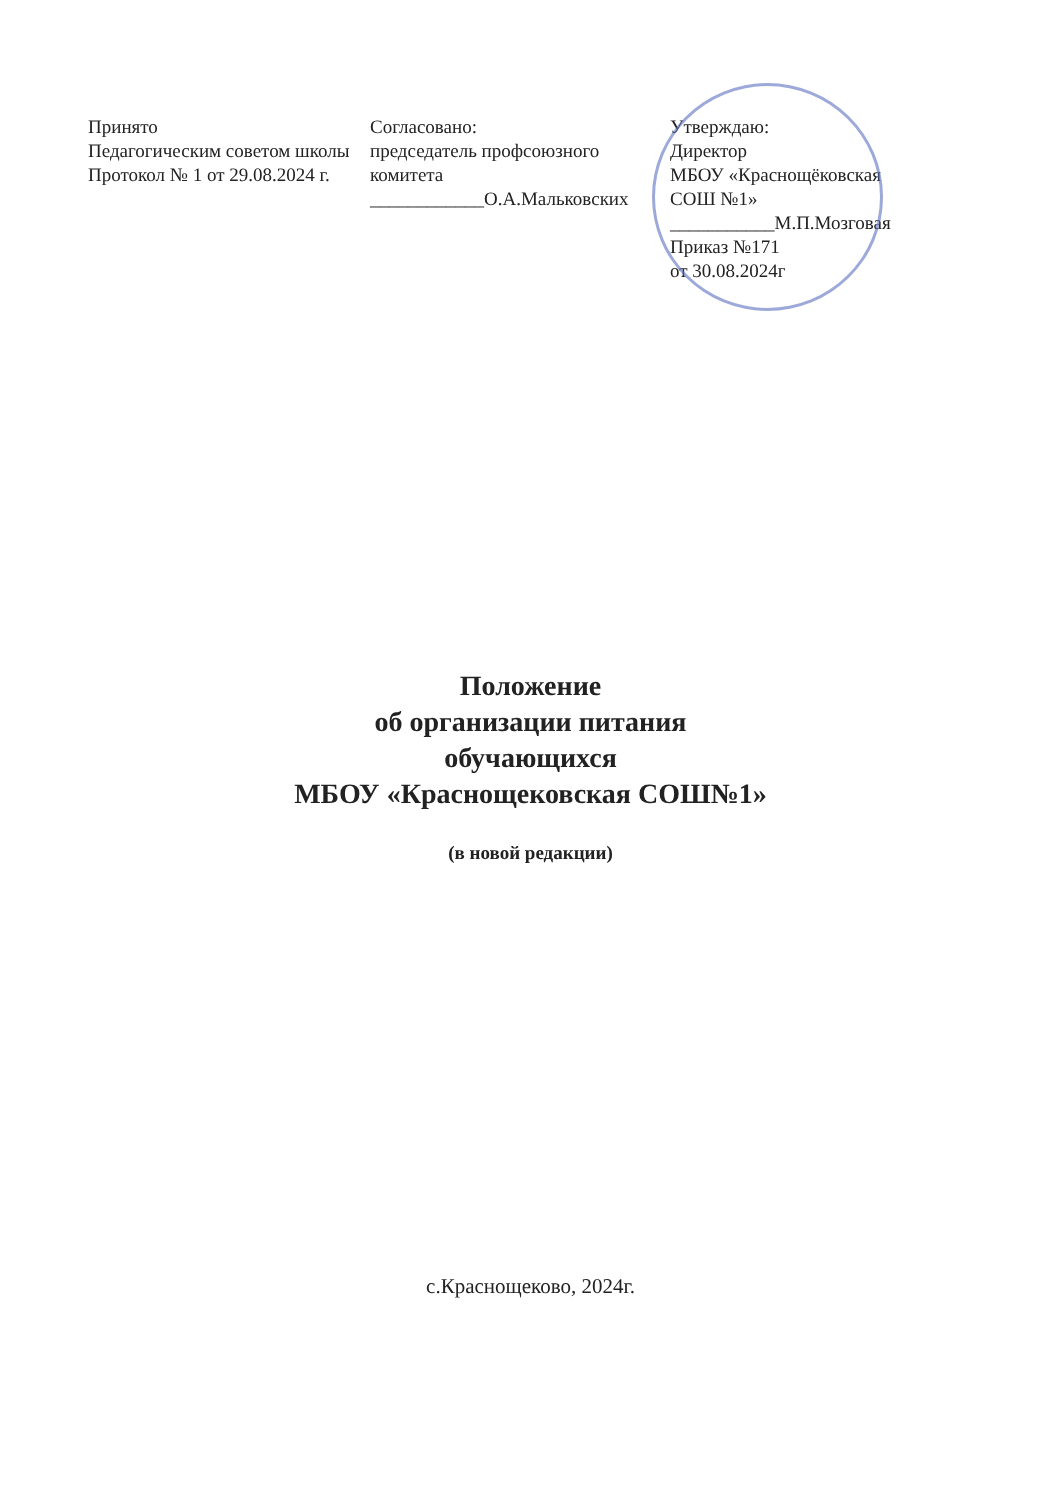Принято
Педагогическим советом школы Протокол № 1 от 29.08.2024 г.
Согласовано:
председатель профсоюзного комитета
____________О.А.Мальковских
Утверждаю:
Директор
МБОУ «Краснощёковская СОШ №1»
___________М.П.Мозговая
Приказ №171
от 30.08.2024г
Положение
об организации питания
обучающихся
МБОУ «Краснощековская СОШ№1»
(в новой редакции)
с.Краснощеково, 2024г.